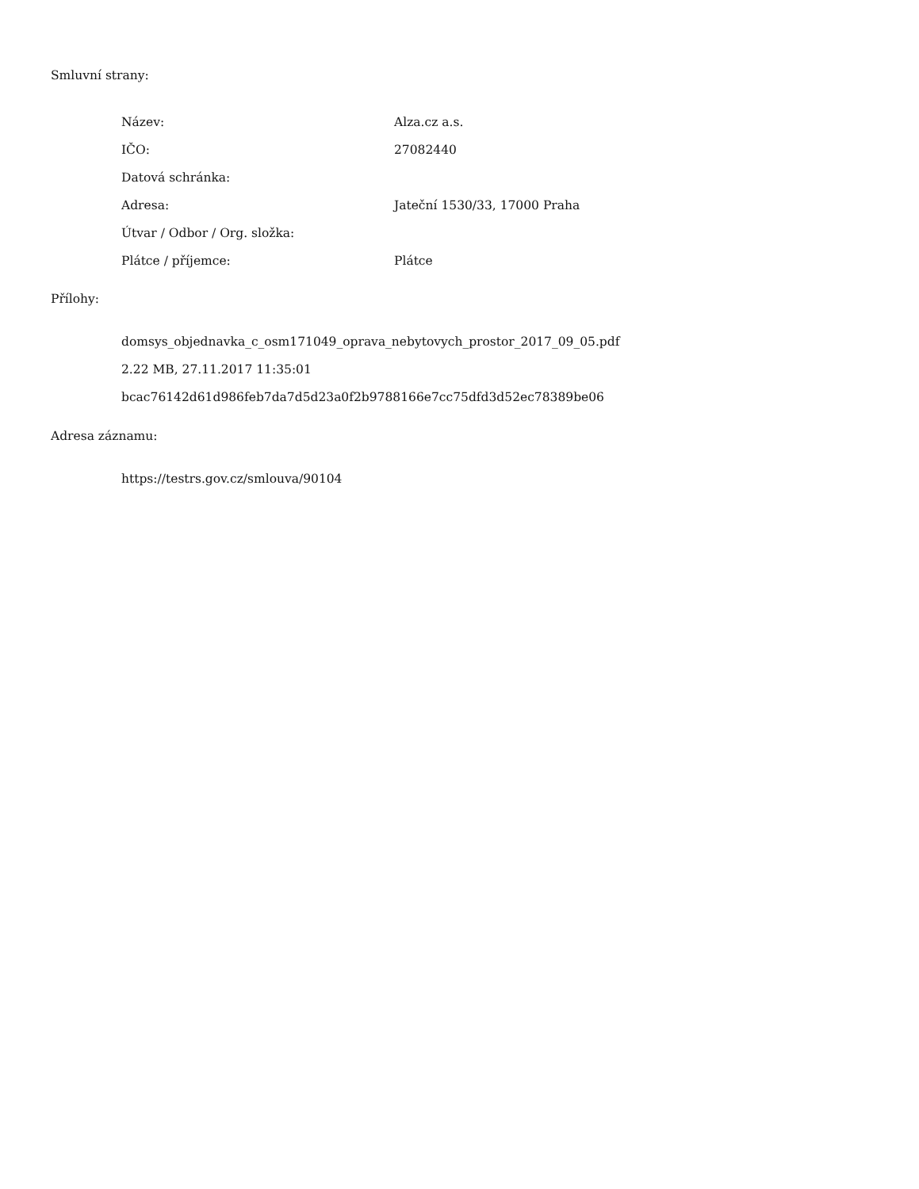Smluvní strany:
| Název: | Alza.cz a.s. |
| IČO: | 27082440 |
| Datová schránka: | |
| Adresa: | Jateční 1530/33, 17000 Praha |
| Útvar / Odbor / Org. složka: | |
| Plátce / příjemce: | Plátce |
Přílohy:
domsys_objednavka_c_osm171049_oprava_nebytovych_prostor_2017_09_05.pdf
2.22 MB, 27.11.2017 11:35:01
bcac76142d61d986feb7da7d5d23a0f2b9788166e7cc75dfd3d52ec78389be06
Adresa záznamu:
https://testrs.gov.cz/smlouva/90104